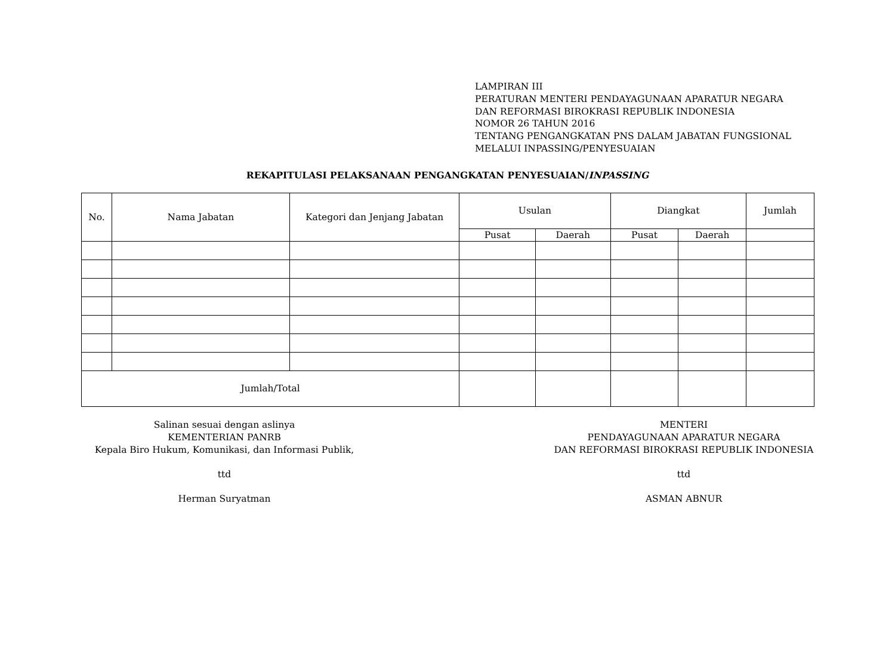LAMPIRAN III
PERATURAN MENTERI PENDAYAGUNAAN APARATUR NEGARA
DAN REFORMASI BIROKRASI REPUBLIK INDONESIA
NOMOR 26 TAHUN 2016
TENTANG PENGANGKATAN PNS DALAM JABATAN FUNGSIONAL
MELALUI INPASSING/PENYESUAIAN
REKAPITULASI PELAKSANAAN PENGANGKATAN PENYESUAIAN/INPASSING
| No. | Nama Jabatan | Kategori dan Jenjang Jabatan | Usulan | | Diangkat | | Jumlah |
| --- | --- | --- | --- | --- | --- | --- | --- |
| | | | Pusat | Daerah | Pusat | Daerah | |
| Jumlah/Total | | | | | | | |
Salinan sesuai dengan aslinya
KEMENTERIAN PANRB
Kepala Biro Hukum, Komunikasi, dan Informasi Publik,
ttd
Herman Suryatman
MENTERI
PENDAYAGUNAAN APARATUR NEGARA
DAN REFORMASI BIROKRASI REPUBLIK INDONESIA
ttd
ASMAN ABNUR